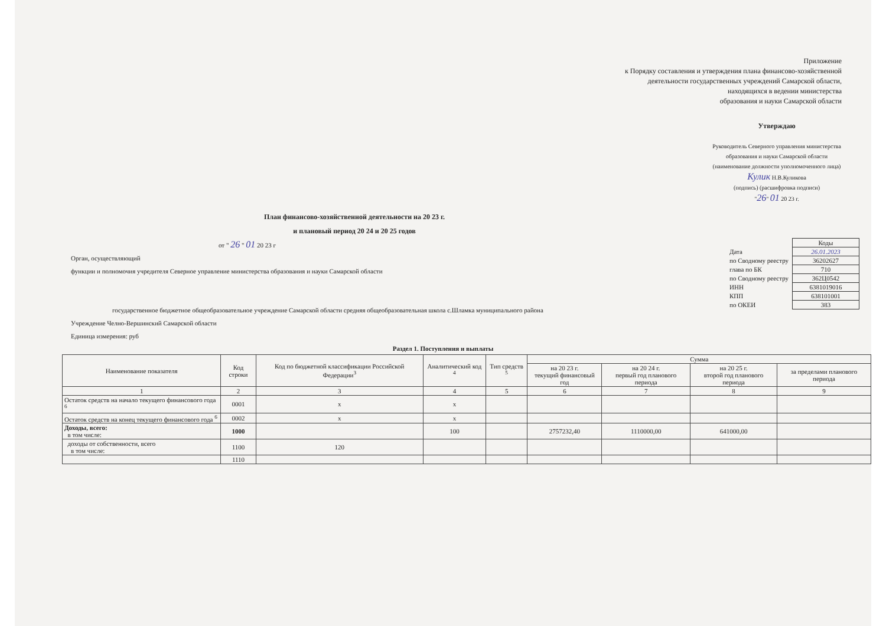Приложение
к Порядку составления и утверждения плана финансово-хозяйственной
деятельности государственных учреждений Самарской области,
находящихся в ведении министерства
образования и науки Самарской области
Утверждаю
Руководитель Северного управления министерства образования и науки Самарской области
(наименование должности уполномоченного лица)
Кулик Н.В.Куликова
(подпись) (расшифровка подписи)
"26" 01 20 23 г.
План финансово-хозяйственной деятельности на 20 23 г.
и плановый период 20 24 и 20 25 годов
от " 26 " 01 20 23 г
Орган, осуществляющий
функции и полномочия учредителя Северное управление министерства образования и науки Самарской области
государственное бюджетное общеобразовательное учреждение Самарской области средняя общеобразовательная школа с.Шламка муниципального района
Учреждение Челно-Вершинский Самарской области
Единица измерения: руб
| | Коды |
| Дата | 26.01.2023 |
| по Сводному реестру | 36202627 |
| глава по БК | 710 |
| по Сводному реестру | 362Ц0542 |
| ИНН | 6381019016 |
| КПП | 638101001 |
| по ОКЕИ | 383 |
Раздел 1. Поступления и выплаты
| Наименование показателя | Код строки | Код по бюджетной классификации Российской Федерации<sup>3</sup> | Аналитический код <sup>4</sup> | Тип средств <sup>5</sup> | Сумма | | | |
| --- | --- | --- | --- | --- | --- | --- | --- | --- |
| | | | | | на 20 23 г. текущий финансовый год | на 20 24 г. первый год планового периода | на 20 25 г. второй год планового периода | за пределами планового периода |
| 1 | 2 | 3 | 4 | 5 | 6 | 7 | 8 | 9 |
| Остаток средств на начало текущего финансового года <sup>6</sup> | 0001 | х | х | | | | | |
| Остаток средств на конец текущего финансового года <sup>6</sup> | 0002 | х | х | | | | | |
| Доходы, всего: в том числе: | 1000 | | 100 | | 2757232,40 | 1110000,00 | 641000,00 | |
| доходы от собственности, всего в том числе: | 1100 | 120 | | | | | | |
| | 1110 | | | | | | | |